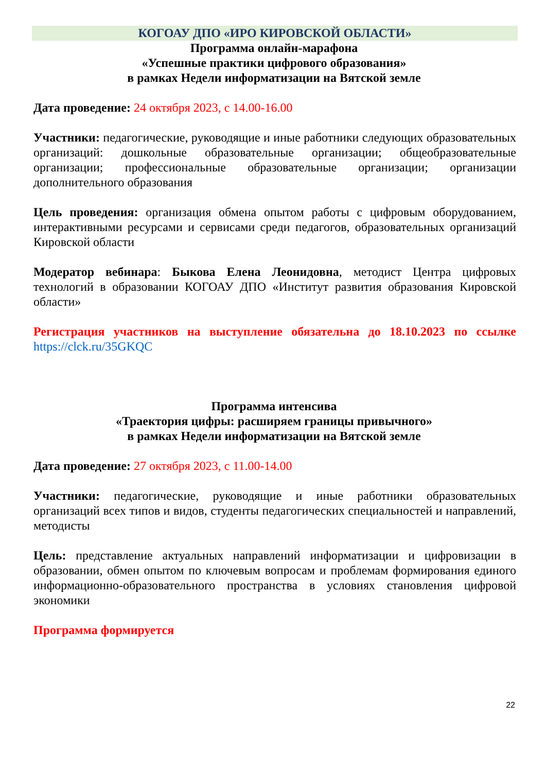КОГОАУ ДПО «ИРО КИРОВСКОЙ ОБЛАСТИ»
Программа онлайн-марафона
«Успешные практики цифрового образования»
в рамках Недели информатизации на Вятской земле
Дата проведение: 24 октября 2023, с 14.00-16.00
Участники: педагогические, руководящие и иные работники следующих образовательных организаций: дошкольные образовательные организации; общеобразовательные организации; профессиональные образовательные организации; организации дополнительного образования
Цель проведения: организация обмена опытом работы с цифровым оборудованием, интерактивными ресурсами и сервисами среди педагогов, образовательных организаций Кировской области
Модератор вебинара: Быкова Елена Леонидовна, методист Центра цифровых технологий в образовании КОГОАУ ДПО «Институт развития образования Кировской области»
Регистрация участников на выступление обязательна до 18.10.2023 по ссылке https://clck.ru/35GKQC
Программа интенсива
«Траектория цифры: расширяем границы привычного»
в рамках Недели информатизации на Вятской земле
Дата проведение: 27 октября 2023, с 11.00-14.00
Участники: педагогические, руководящие и иные работники образовательных организаций всех типов и видов, студенты педагогических специальностей и направлений, методисты
Цель: представление актуальных направлений информатизации и цифровизации в образовании, обмен опытом по ключевым вопросам и проблемам формирования единого информационно-образовательного пространства в условиях становления цифровой экономики
Программа формируется
22